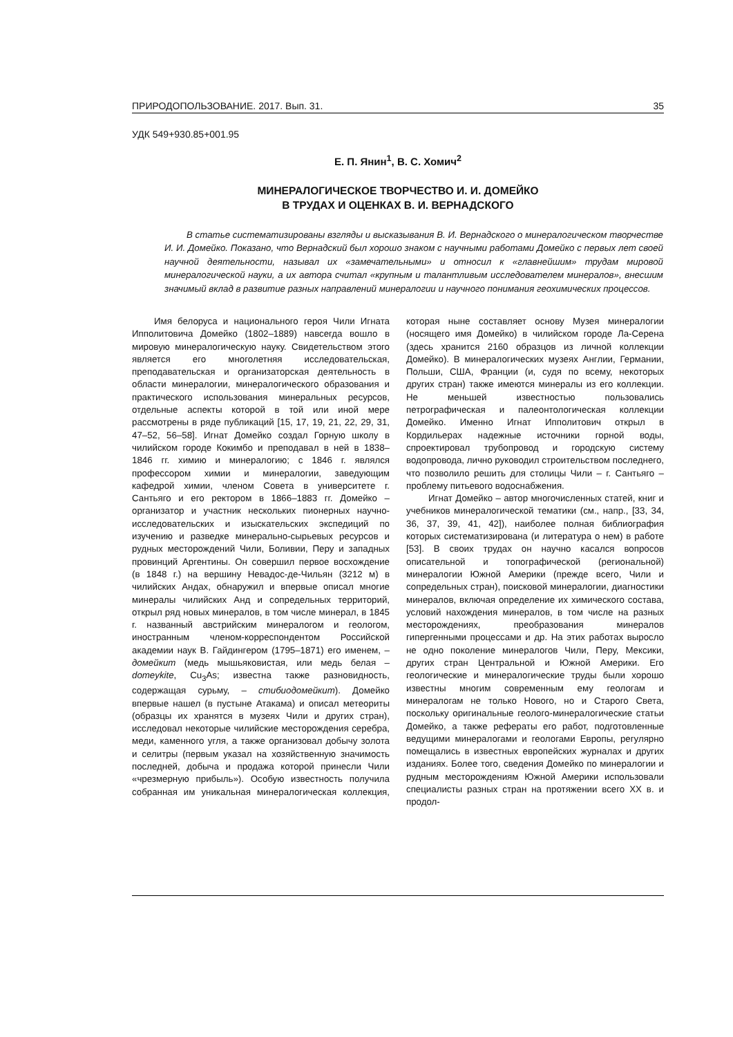ПРИРОДОПОЛЬЗОВАНИЕ. 2017. Вып. 31. 35
УДК 549+930.85+001.95
Е. П. Янин<sup>1</sup>, В. С. Хомич<sup>2</sup>
МИНЕРАЛОГИЧЕСКОЕ ТВОРЧЕСТВО И. И. ДОМЕЙКО
В ТРУДАХ И ОЦЕНКАХ В. И. ВЕРНАДСКОГО
В статье систематизированы взгляды и высказывания В. И. Вернадского о минералогическом творчестве И. И. Домейко. Показано, что Вернадский был хорошо знаком с научными работами Домейко с первых лет своей научной деятельности, называл их «замечательными» и относил к «главнейшим» трудам мировой минералогической науки, а их автора считал «крупным и талантливым исследователем минералов», внесшим значимый вклад в развитие разных направлений минералогии и научного понимания геохимических процессов.
Имя белоруса и национального героя Чили Игната Ипполитовича Домейко (1802–1889) навсегда вошло в мировую минералогическую науку. Свидетельством этого является его многолетняя исследовательская, преподавательская и организаторская деятельность в области минералогии, минералогического образования и практического использования минеральных ресурсов, отдельные аспекты которой в той или иной мере рассмотрены в ряде публикаций [15, 17, 19, 21, 22, 29, 31, 47–52, 56–58]. Игнат Домейко создал Горную школу в чилийском городе Кокимбо и преподавал в ней в 1838–1846 гг. химию и минералогию; с 1846 г. являлся профессором химии и минералогии, заведующим кафедрой химии, членом Совета в университете г. Сантьяго и его ректором в 1866–1883 гг. Домейко – организатор и участник нескольких пионерных научно-исследовательских и изыскательских экспедиций по изучению и разведке минерально-сырьевых ресурсов и рудных месторождений Чили, Боливии, Перу и западных провинций Аргентины. Он совершил первое восхождение (в 1848 г.) на вершину Невадос-де-Чильян (3212 м) в чилийских Андах, обнаружил и впервые описал многие минералы чилийских Анд и сопредельных территорий, открыл ряд новых минералов, в том числе минерал, в 1845 г. названный австрийским минералогом и геологом, иностранным членом-корреспондентом Российской академии наук В. Гайдингером (1795–1871) его именем, – домейкит (медь мышьяковистая, или медь белая – domeykite, Cu<sub>3</sub>As; известна также разновидность, содержащая сурьму, – стибиодомейкит). Домейко впервые нашел (в пустыне Атакама) и описал метеориты (образцы их хранятся в музеях Чили и других стран), исследовал некоторые чилийские месторождения серебра, меди, каменного угля, а также организовал добычу золота и селитры (первым указал на хозяйственную значимость последней, добыча и продажа которой принесли Чили «чрезмерную прибыль»). Особую известность получила собранная им уникальная минералогическая коллекция, которая ныне составляет основу Музея минералогии (носящего имя Домейко) в чилийском городе Ла-Серена (здесь хранится 2160 образцов из личной коллекции Домейко). В минералогических музеях Англии, Германии, Польши, США, Франции (и, судя по всему, некоторых других стран) также имеются минералы из его коллекции. Не меньшей известностью пользовались петрографическая и палеонтологическая коллекции Домейко. Именно Игнат Ипполитович открыл в Кордильерах надежные источники горной воды, спроектировал трубопровод и городскую систему водопровода, лично руководил строительством последнего, что позволило решить для столицы Чили – г. Сантьяго – проблему питьевого водоснабжения.
Игнат Домейко – автор многочисленных статей, книг и учебников минералогической тематики (см., напр., [33, 34, 36, 37, 39, 41, 42]), наиболее полная библиография которых систематизирована (и литература о нем) в работе [53]. В своих трудах он научно касался вопросов описательной и топографической (региональной) минералогии Южной Америки (прежде всего, Чили и сопредельных стран), поисковой минералогии, диагностики минералов, включая определение их химического состава, условий нахождения минералов, в том числе на разных месторождениях, преобразования минералов гипергенными процессами и др. На этих работах выросло не одно поколение минералогов Чили, Перу, Мексики, других стран Центральной и Южной Америки. Его геологические и минералогические труды были хорошо известны многим современным ему геологам и минералогам не только Нового, но и Старого Света, поскольку оригинальные геолого-минералогические статьи Домейко, а также рефераты его работ, подготовленные ведущими минералогами и геологами Европы, регулярно помещались в известных европейских журналах и других изданиях. Более того, сведения Домейко по минералогии и рудным месторождениям Южной Америки использовали специалисты разных стран на протяжении всего XX в. и продол-